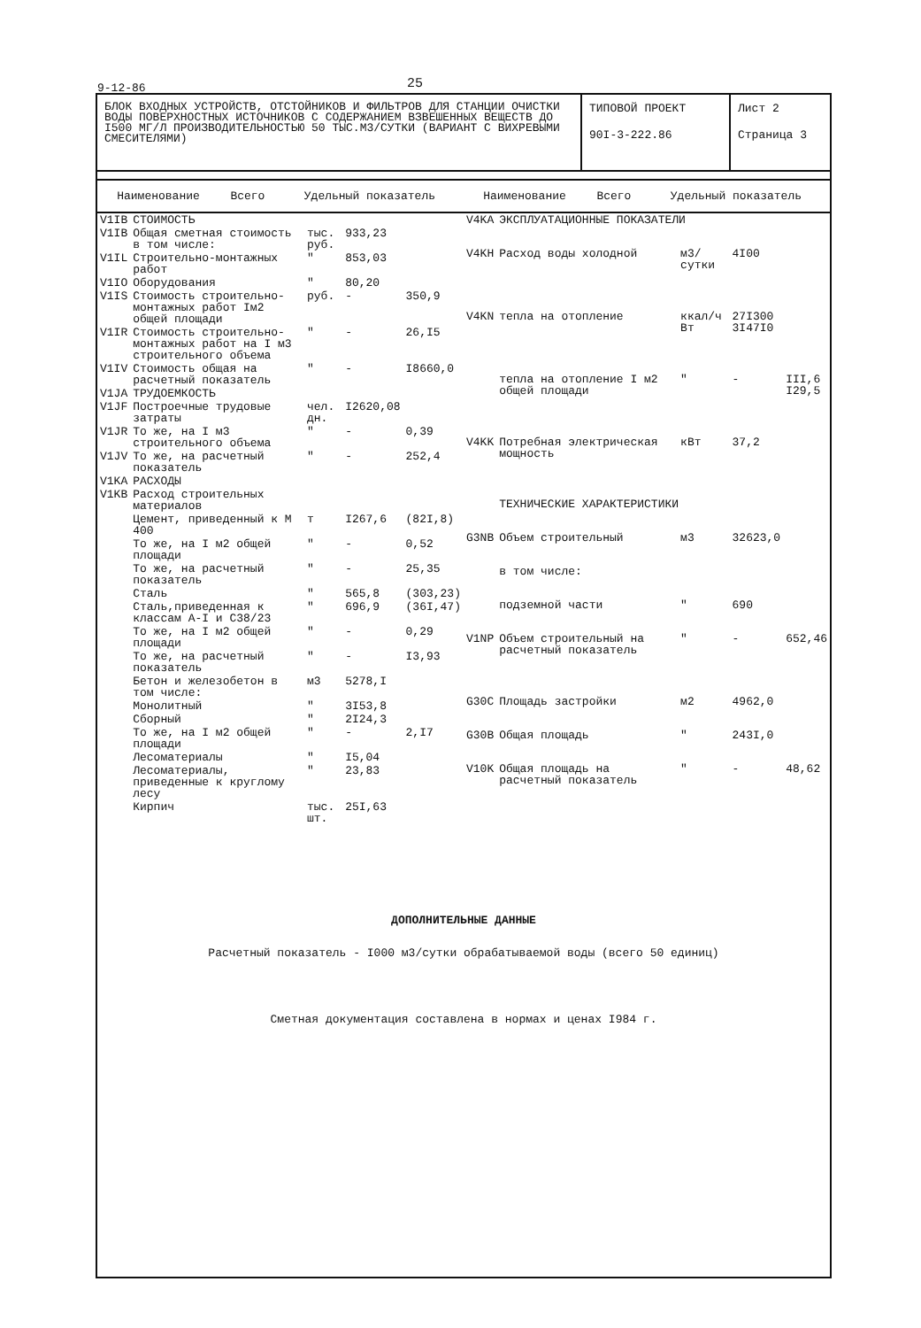9-12-86 25
БЛОК ВХОДНЫХ УСТРОЙСТВ, ОТСТОЙНИКОВ И ФИЛЬТРОВ ДЛЯ СТАНЦИИ ОЧИСТКИ ВОДЫ ПОВЕРХНОСТНЫХ ИСТОЧНИКОВ С СОДЕРЖАНИЕМ ВЗВЕШЕННЫХ ВЕЩЕСТВ ДО I500 МГ/Л ПРОИЗВОДИТЕЛЬНОСТЬЮ 50 ТЫС.М3/СУТКИ (ВАРИАНТ С ВИХРЕВЫМИ СМЕСИТЕЛЯМИ)
ТИПОВОЙ ПРОЕКТ
90I-3-222.86
Лист 2
Страница 3
| Наименование | Всего | Удельный показатель | Наименование | Всего | Удельный показатель |
| --- | --- | --- | --- | --- | --- |
| V1IB | СТОИМОСТЬ | | | |
| V1IB | Общая сметная стоимость в том числе: | тыс. руб. | 933,23 | |
| V1IL | Строительно-монтажных работ | " | 853,03 | |
| V1IO | Оборудования | " | 80,20 | |
| V1IS | Стоимость строительно-монтажных работ Iм2 общей площади | руб. | - | 350,9 |
| V1IR | Стоимость строительно-монтажных работ на I м3 строительного объема | " | - | 26,I5 |
| V1IV | Стоимость общая на расчетный показатель | " | - | I8660,0 |
| V1JA | ТРУДОЕМКОСТЬ | | | |
| V1JF | Построечные трудовые затраты | чел. дн. | I2620,08 | |
| V1JR | То же, на I м3 строительного объема | " | - | 0,39 |
| V1JV | То же, на расчетный показатель | " | - | 252,4 |
| V1KA | РАСХОДЫ | | | |
| V1KB | Расход строительных материалов | | | |
| | Цемент, приведенный к М 400 | т | I267,6 | (82I,8) |
| | То же, на I м2 общей площади | " | - | 0,52 |
| | То же, на расчетный показатель | " | - | 25,35 |
| | Сталь | " | 565,8 | (303,23) |
| | Сталь,приведенная к классам А-I и С38/23 | " | 696,9 | (36I,47) |
| | То же, на I м2 общей площади | " | - | 0,29 |
| | То же, на расчетный показатель | " | - | I3,93 |
| | Бетон и железобетон в том числе: | м3 | 5278,I | |
| | Монолитный | " | 3I53,8 | |
| | Сборный | " | 2I24,3 | |
| | То же, на I м2 общей площади | " | - | 2,I7 |
| | Лесоматериалы | " | I5,04 | |
| | Лесоматериалы, приведенные к круглому лесу | " | 23,83 | |
| | Кирпич | тыс. шт. | 25I,63 | |
| V4KA | ЭКСПЛУАТАЦИОННЫЕ ПОКАЗАТЕЛИ | | | |
| V4KH | Расход воды холодной | м3/ сутки | 4I00 | |
| V4KN | тепла на отопление | ккал/ч Вт | 27I300 3I47I0 | |
| | тепла на отопление I м2 общей площади | " | - | III,6 I29,5 |
| V4KK | Потребная электрическая мощность | кВт | 37,2 | |
| | ТЕХНИЧЕСКИЕ ХАРАКТЕРИСТИКИ | | | |
| G3NB | Объем строительный | м3 | 32623,0 | |
| | в том числе: | | | |
| | подземной части | " | 690 | |
| V1NP | Объем строительный на расчетный показатель | " | - | 652,46 |
| G30C | Площадь застройки | м2 | 4962,0 | |
| G30B | Общая площадь | " | 243I,0 | |
| V10K | Общая площадь на расчетный показатель | " | - | 48,62 |
ДОПОЛНИТЕЛЬНЫЕ ДАННЫЕ
Расчетный показатель - I000 м3/сутки обрабатываемой воды (всего 50 единиц)
Сметная документация составлена в нормах и ценах I984 г.